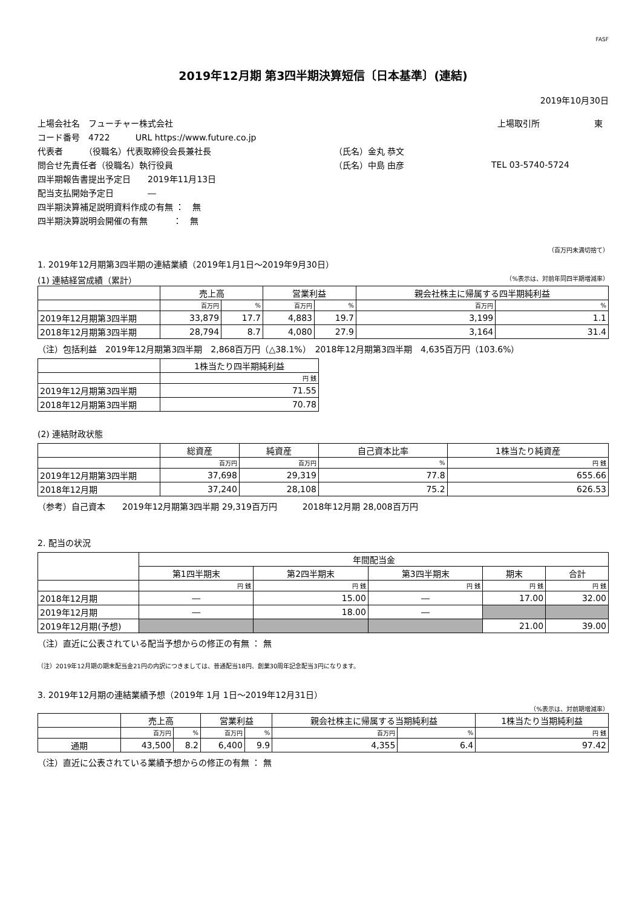FASF
2019年12月期 第3四半期決算短信〔日本基準〕(連結)
2019年10月30日
上場会社名　フューチャー株式会社 上場取引所 東
コード番号　4722　　　URL https://www.future.co.jp
代表者　　　（役職名）代表取締役会長兼社長 （氏名）金丸 恭文
問合せ先責任者（役職名）執行役員 （氏名）中島 由彦 TEL 03-5740-5724
四半期報告書提出予定日　　2019年11月13日
配当支払開始予定日　　　　―
四半期決算補足説明資料作成の有無 ：　無
四半期決算説明会開催の有無　　　：　無
（百万円未満切捨て）
1. 2019年12月期第3四半期の連結業績（2019年1月1日～2019年9月30日）
(1) 連結経営成績（累計） （%表示は、対前年同四半期増減率）
| | 売上高 | | 営業利益 | | 親会社株主に帰属する四半期純利益 | |
| --- | --- | --- | --- | --- | --- | --- |
| | 百万円 | % | 百万円 | % | 百万円 | % |
| 2019年12月期第3四半期 | 33,879 | 17.7 | 4,883 | 19.7 | 3,199 | 1.1 |
| 2018年12月期第3四半期 | 28,794 | 8.7 | 4,080 | 27.9 | 3,164 | 31.4 |
（注）包括利益　2019年12月期第3四半期　2,868百万円（△38.1%）　2018年12月期第3四半期　4,635百万円（103.6%）
| | 1株当たり四半期純利益 |
| --- | --- |
| | 円 銭 |
| 2019年12月期第3四半期 | 71.55 |
| 2018年12月期第3四半期 | 70.78 |
(2) 連結財政状態
| | 総資産 | 純資産 | 自己資本比率 | 1株当たり純資産 |
| --- | --- | --- | --- | --- |
| | 百万円 | 百万円 | % | 円 銭 |
| 2019年12月期第3四半期 | 37,698 | 29,319 | 77.8 | 655.66 |
| 2018年12月期 | 37,240 | 28,108 | 75.2 | 626.53 |
（参考）自己資本　　2019年12月期第3四半期 29,319百万円　　　2018年12月期 28,008百万円
2. 配当の状況
| | 年間配当金 | | | | |
| --- | --- | --- | --- | --- | --- |
| | 第1四半期末 | 第2四半期末 | 第3四半期末 | 期末 | 合計 |
| | 円 銭 | 円 銭 | 円 銭 | 円 銭 | 円 銭 |
| 2018年12月期 | ― | 15.00 | ― | 17.00 | 32.00 |
| 2019年12月期 | ― | 18.00 | ― | | |
| 2019年12月期(予想) | | | | 21.00 | 39.00 |
（注）直近に公表されている配当予想からの修正の有無 ： 無
（注）2019年12月期の期末配当金21円の内訳につきましては、普通配当18円、創業30周年記念配当3円になります。
3. 2019年12月期の連結業績予想（2019年 1月 1日～2019年12月31日）
（%表示は、対前期増減率）
| | 売上高 | | 営業利益 | | 親会社株主に帰属する当期純利益 | | 1株当たり当期純利益 |
| --- | --- | --- | --- | --- | --- | --- | --- |
| | 百万円 | % | 百万円 | % | 百万円 | % | 円 銭 |
| 通期 | 43,500 | 8.2 | 6,400 | 9.9 | 4,355 | 6.4 | 97.42 |
（注）直近に公表されている業績予想からの修正の有無 ： 無